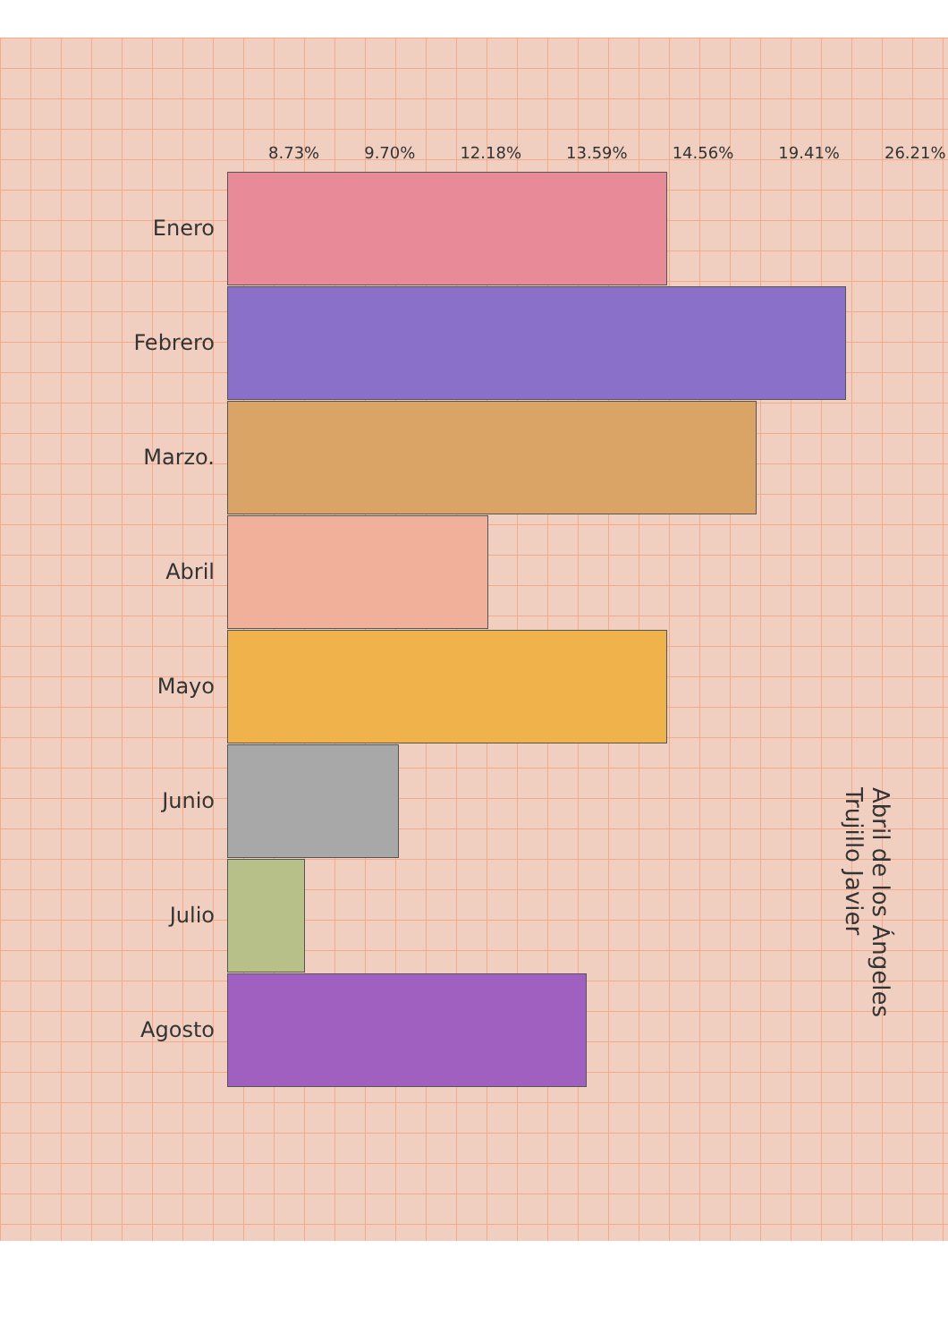8.73% 9.70% 12.18% 13.59% 14.56% 19.41% 26.21%
Enero
Febrero
Marzo.
Abril
Mayo
Junio
Julio
Agosto
Abril de los Ángeles Trujillo Javier